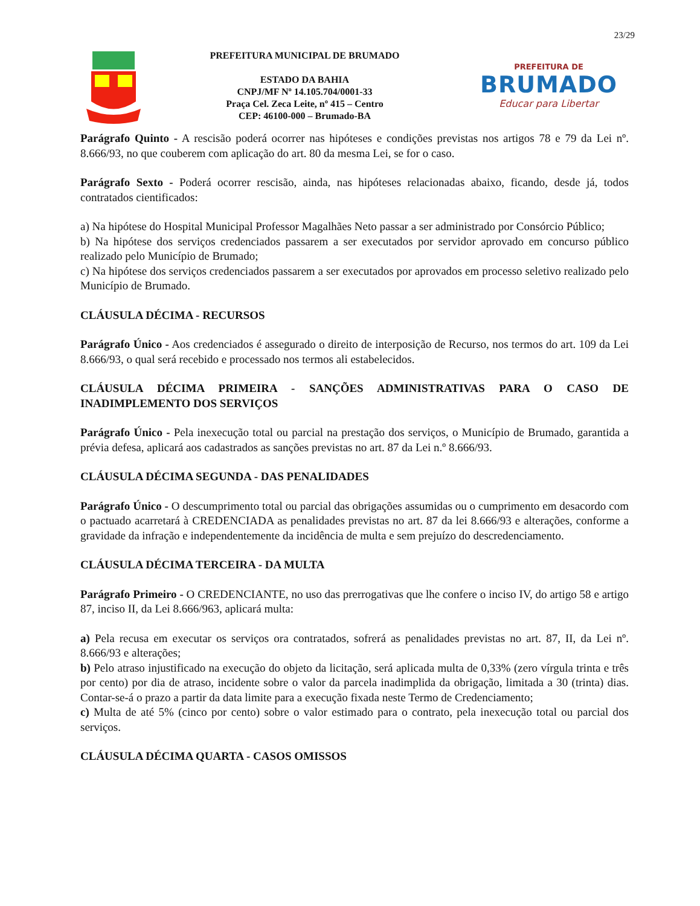23/29
PREFEITURA MUNICIPAL DE BRUMADO
ESTADO DA BAHIA
CNPJ/MF Nº 14.105.704/0001-33
Praça Cel. Zeca Leite, nº 415 – Centro
CEP: 46100-000 – Brumado-BA
PREFEITURA DE
BRUMADO
Educar para Libertar
Parágrafo Quinto - A rescisão poderá ocorrer nas hipóteses e condições previstas nos artigos 78 e 79 da Lei nº. 8.666/93, no que couberem com aplicação do art. 80 da mesma Lei, se for o caso.
Parágrafo Sexto - Poderá ocorrer rescisão, ainda, nas hipóteses relacionadas abaixo, ficando, desde já, todos contratados cientificados:
a) Na hipótese do Hospital Municipal Professor Magalhães Neto passar a ser administrado por Consórcio Público;
b) Na hipótese dos serviços credenciados passarem a ser executados por servidor aprovado em concurso público realizado pelo Município de Brumado;
c) Na hipótese dos serviços credenciados passarem a ser executados por aprovados em processo seletivo realizado pelo Município de Brumado.
CLÁUSULA DÉCIMA - RECURSOS
Parágrafo Único - Aos credenciados é assegurado o direito de interposição de Recurso, nos termos do art. 109 da Lei 8.666/93, o qual será recebido e processado nos termos ali estabelecidos.
CLÁUSULA DÉCIMA PRIMEIRA - SANÇÕES ADMINISTRATIVAS PARA O CASO DE INADIMPLEMENTO DOS SERVIÇOS
Parágrafo Único - Pela inexecução total ou parcial na prestação dos serviços, o Município de Brumado, garantida a prévia defesa, aplicará aos cadastrados as sanções previstas no art. 87 da Lei n.º 8.666/93.
CLÁUSULA DÉCIMA SEGUNDA - DAS PENALIDADES
Parágrafo Único - O descumprimento total ou parcial das obrigações assumidas ou o cumprimento em desacordo com o pactuado acarretará à CREDENCIADA as penalidades previstas no art. 87 da lei 8.666/93 e alterações, conforme a gravidade da infração e independentemente da incidência de multa e sem prejuízo do descredenciamento.
CLÁUSULA DÉCIMA TERCEIRA - DA MULTA
Parágrafo Primeiro - O CREDENCIANTE, no uso das prerrogativas que lhe confere o inciso IV, do artigo 58 e artigo 87, inciso II, da Lei 8.666/963, aplicará multa:
a) Pela recusa em executar os serviços ora contratados, sofrerá as penalidades previstas no art. 87, II, da Lei nº. 8.666/93 e alterações;
b) Pelo atraso injustificado na execução do objeto da licitação, será aplicada multa de 0,33% (zero vírgula trinta e três por cento) por dia de atraso, incidente sobre o valor da parcela inadimplida da obrigação, limitada a 30 (trinta) dias. Contar-se-á o prazo a partir da data limite para a execução fixada neste Termo de Credenciamento;
c) Multa de até 5% (cinco por cento) sobre o valor estimado para o contrato, pela inexecução total ou parcial dos serviços.
CLÁUSULA DÉCIMA QUARTA - CASOS OMISSOS